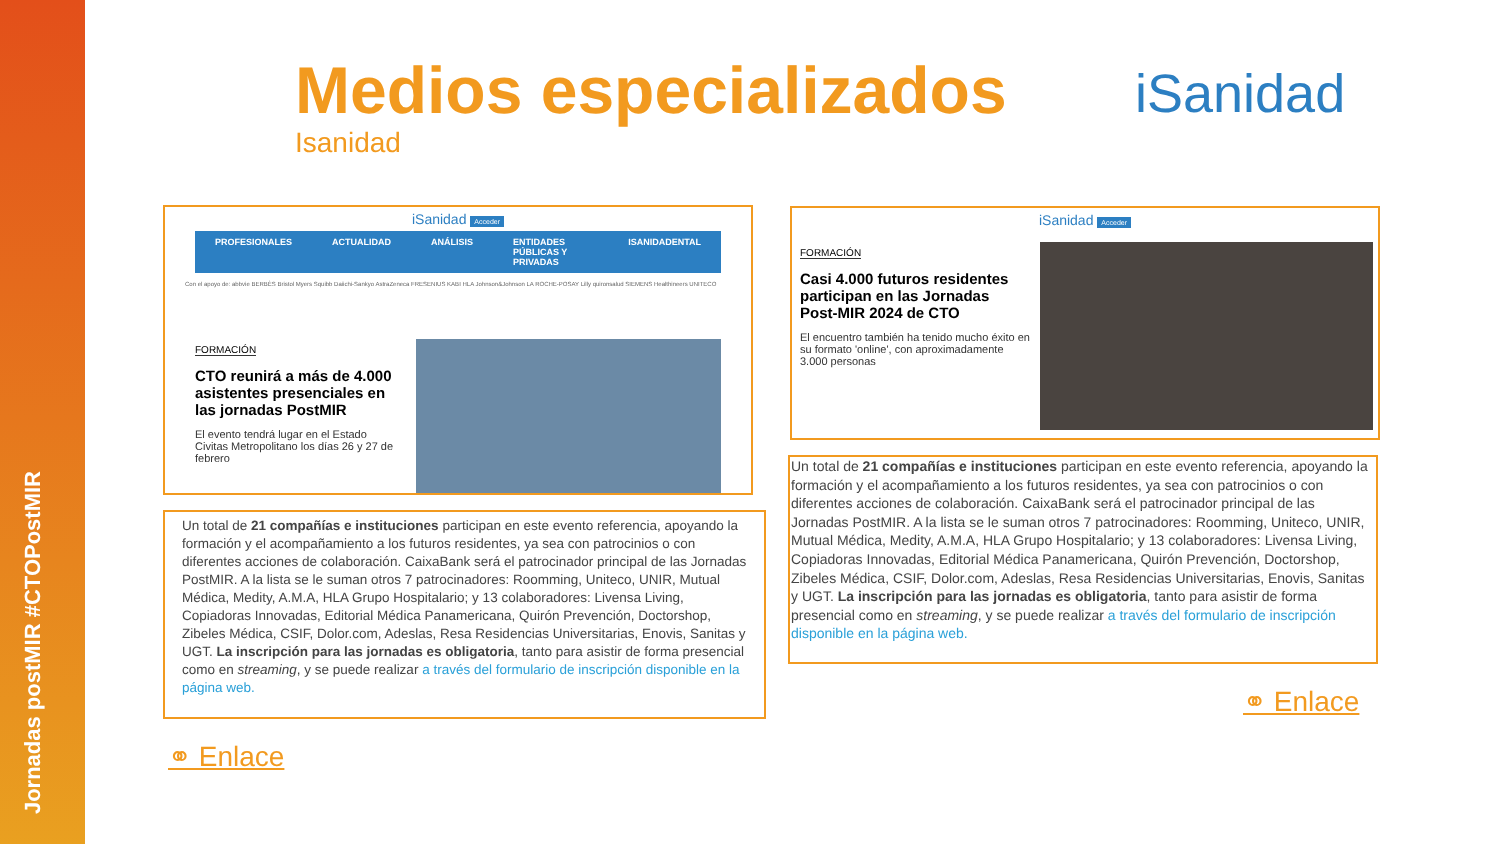Jornadas postMIR #CTOPostMIR
Medios especializados
Isanidad
iSanidad
iSanidad Acceder
PROFESIONALES ACTUALIDAD ANÁLISIS ENTIDADES PÚBLICAS Y PRIVADAS ISANIDADENTAL
Con el apoyo de: abbvie BERBÈS Bristol Myers Squibb Daiichi-Sankyo AstraZeneca FRESENIUS KABI HLA Johnson&Johnson LA ROCHE-POSAY Lilly quironsalud SIEMENS Healthineers UNITECO
FORMACIÓN
CTO reunirá a más de 4.000 asistentes presenciales en las jornadas PostMIR
El evento tendrá lugar en el Estado Civitas Metropolitano los días 26 y 27 de febrero
Un total de 21 compañías e instituciones participan en este evento referencia, apoyando la formación y el acompañamiento a los futuros residentes, ya sea con patrocinios o con diferentes acciones de colaboración. CaixaBank será el patrocinador principal de las Jornadas PostMIR. A la lista se le suman otros 7 patrocinadores: Roomming, Uniteco, UNIR, Mutual Médica, Medity, A.M.A, HLA Grupo Hospitalario; y 13 colaboradores: Livensa Living, Copiadoras Innovadas, Editorial Médica Panamericana, Quirón Prevención, Doctorshop, Zibeles Médica, CSIF, Dolor.com, Adeslas, Resa Residencias Universitarias, Enovis, Sanitas y UGT. La inscripción para las jornadas es obligatoria, tanto para asistir de forma presencial como en streaming, y se puede realizar a través del formulario de inscripción disponible en la página web.
⚭ Enlace
iSanidad Acceder
FORMACIÓN
Casi 4.000 futuros residentes participan en las Jornadas Post-MIR 2024 de CTO
El encuentro también ha tenido mucho éxito en su formato 'online', con aproximadamente 3.000 personas
Un total de 21 compañías e instituciones participan en este evento referencia, apoyando la formación y el acompañamiento a los futuros residentes, ya sea con patrocinios o con diferentes acciones de colaboración. CaixaBank será el patrocinador principal de las Jornadas PostMIR. A la lista se le suman otros 7 patrocinadores: Roomming, Uniteco, UNIR, Mutual Médica, Medity, A.M.A, HLA Grupo Hospitalario; y 13 colaboradores: Livensa Living, Copiadoras Innovadas, Editorial Médica Panamericana, Quirón Prevención, Doctorshop, Zibeles Médica, CSIF, Dolor.com, Adeslas, Resa Residencias Universitarias, Enovis, Sanitas y UGT. La inscripción para las jornadas es obligatoria, tanto para asistir de forma presencial como en streaming, y se puede realizar a través del formulario de inscripción disponible en la página web.
⚭ Enlace